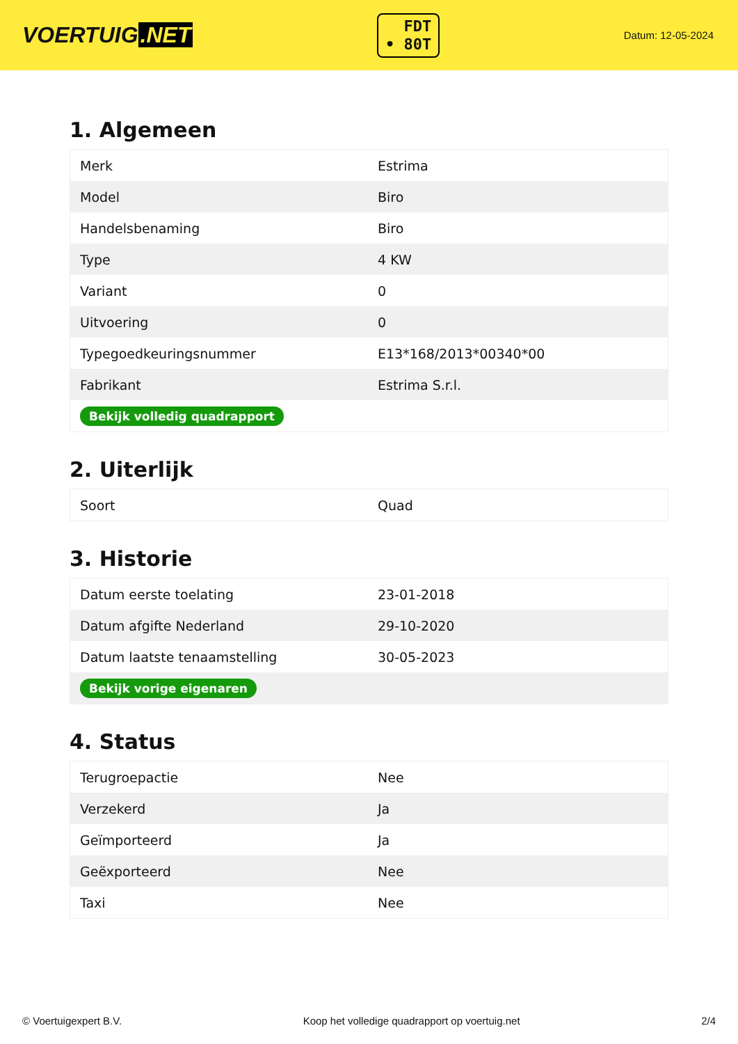VOERTUIG.NET
FDT
• 80T
Datum: 12-05-2024
1. Algemeen
| Merk | Estrima |
| Model | Biro |
| Handelsbenaming | Biro |
| Type | 4 KW |
| Variant | 0 |
| Uitvoering | 0 |
| Typegoedkeuringsnummer | E13*168/2013*00340*00 |
| Fabrikant | Estrima S.r.l. |
| Bekijk volledig quadrapport | |
2. Uiterlijk
| Soort | Quad |
3. Historie
| Datum eerste toelating | 23-01-2018 |
| Datum afgifte Nederland | 29-10-2020 |
| Datum laatste tenaamstelling | 30-05-2023 |
| Bekijk vorige eigenaren | |
4. Status
| Terugroepactie | Nee |
| Verzekerd | Ja |
| Geïmporteerd | Ja |
| Geëxporteerd | Nee |
| Taxi | Nee |
© Voertuigexpert B.V. Koop het volledige quadrapport op voertuig.net 2/4